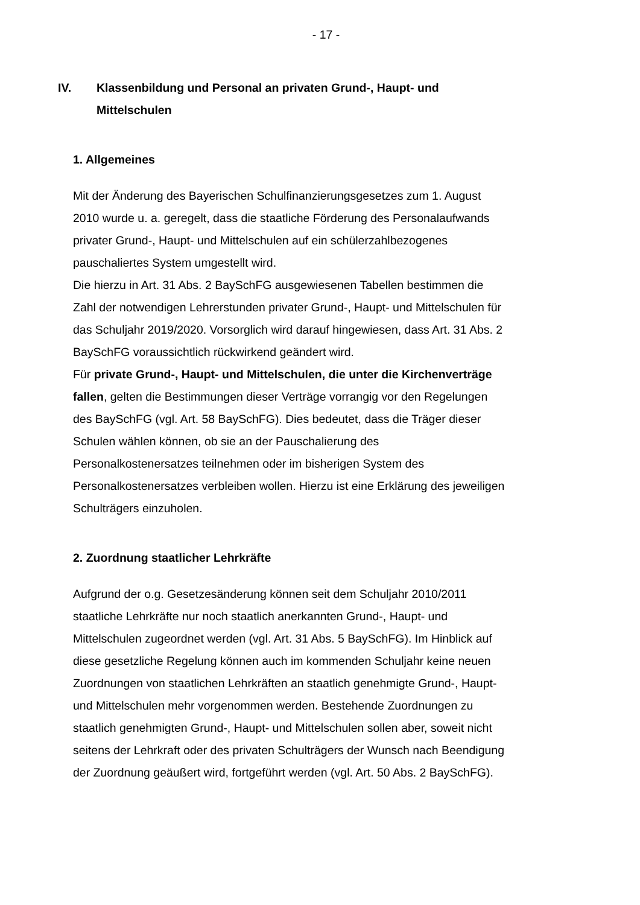- 17 -
IV. Klassenbildung und Personal an privaten Grund-, Haupt- und Mittelschulen
1. Allgemeines
Mit der Änderung des Bayerischen Schulfinanzierungsgesetzes zum 1. August 2010 wurde u. a. geregelt, dass die staatliche Förderung des Personalaufwands privater Grund-, Haupt- und Mittelschulen auf ein schülerzahlbezogenes pauschaliertes System umgestellt wird.
Die hierzu in Art. 31 Abs. 2 BaySchFG ausgewiesenen Tabellen bestimmen die Zahl der notwendigen Lehrerstunden privater Grund-, Haupt- und Mittelschulen für das Schuljahr 2019/2020. Vorsorglich wird darauf hingewiesen, dass Art. 31 Abs. 2 BaySchFG voraussichtlich rückwirkend geändert wird.
Für private Grund-, Haupt- und Mittelschulen, die unter die Kirchenverträge fallen, gelten die Bestimmungen dieser Verträge vorrangig vor den Regelungen des BaySchFG (vgl. Art. 58 BaySchFG). Dies bedeutet, dass die Träger dieser Schulen wählen können, ob sie an der Pauschalierung des Personalkostenersatzes teilnehmen oder im bisherigen System des Personalkostenersatzes verbleiben wollen. Hierzu ist eine Erklärung des jeweiligen Schulträgers einzuholen.
2. Zuordnung staatlicher Lehrkräfte
Aufgrund der o.g. Gesetzesänderung können seit dem Schuljahr 2010/2011 staatliche Lehrkräfte nur noch staatlich anerkannten Grund-, Haupt- und Mittelschulen zugeordnet werden (vgl. Art. 31 Abs. 5 BaySchFG). Im Hinblick auf diese gesetzliche Regelung können auch im kommenden Schuljahr keine neuen Zuordnungen von staatlichen Lehrkräften an staatlich genehmigte Grund-, Haupt- und Mittelschulen mehr vorgenommen werden. Bestehende Zuordnungen zu staatlich genehmigten Grund-, Haupt- und Mittelschulen sollen aber, soweit nicht seitens der Lehrkraft oder des privaten Schulträgers der Wunsch nach Beendigung der Zuordnung geäußert wird, fortgeführt werden (vgl. Art. 50 Abs. 2 BaySchFG).